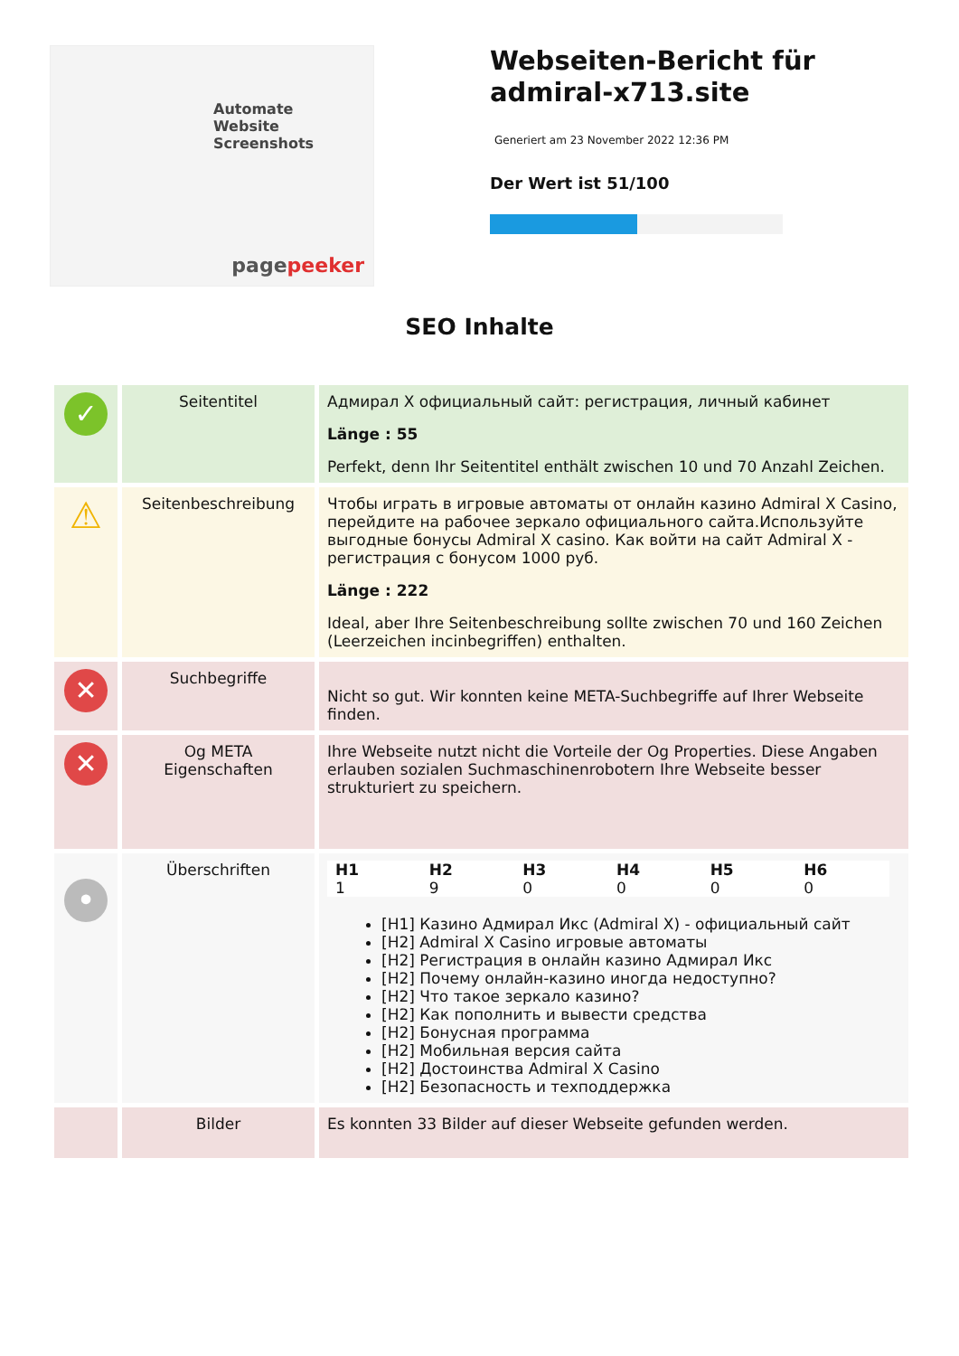Automate
Website
Screenshots
pagepeeker
Webseiten-Bericht für admiral-x713.site
Generiert am 23 November 2022 12:36 PM
Der Wert ist 51/100
SEO Inhalte
| ✓ | Seitentitel | Адмирал X официальный сайт: регистрация, личный кабинет Länge : 55 Perfekt, denn Ihr Seitentitel enthält zwischen 10 und 70 Anzahl Zeichen. |
| ⚠ | Seitenbeschreibung | Чтобы играть в игровые автоматы от онлайн казино Admiral X Casino, перейдите на рабочее зеркало официального сайта.Используйте выгодные бонусы Admiral X casino. Как войти на сайт Admiral X - регистрация с бонусом 1000 руб. Länge : 222 Ideal, aber Ihre Seitenbeschreibung sollte zwischen 70 und 160 Zeichen (Leerzeichen incinbegriffen) enthalten. |
| ✕ | Suchbegriffe | Nicht so gut. Wir konnten keine META-Suchbegriffe auf Ihrer Webseite finden. |
| ✕ | Og META Eigenschaften | Ihre Webseite nutzt nicht die Vorteile der Og Properties. Diese Angaben erlauben sozialen Suchmaschinenrobotern Ihre Webseite besser strukturiert zu speichern. |
| • | Überschriften | / H1 / H2 / H3 / H4 / H5 / H6 / / --- / --- / --- / --- / --- / --- / / 1 / 9 / 0 / 0 / 0 / 0 / [H1] Казино Адмирал Икс (Admiral X) - официальный сайт [H2] Admiral X Casino игровые автоматы [H2] Регистрация в онлайн казино Адмирал Икс [H2] Почему онлайн-казино иногда недоступно? [H2] Что такое зеркало казино? [H2] Как пополнить и вывести средства [H2] Бонусная программа [H2] Мобильная версия сайта [H2] Достоинства Admiral X Casino [H2] Безопасность и техподдержка |
| | Bilder | Es konnten 33 Bilder auf dieser Webseite gefunden werden. |